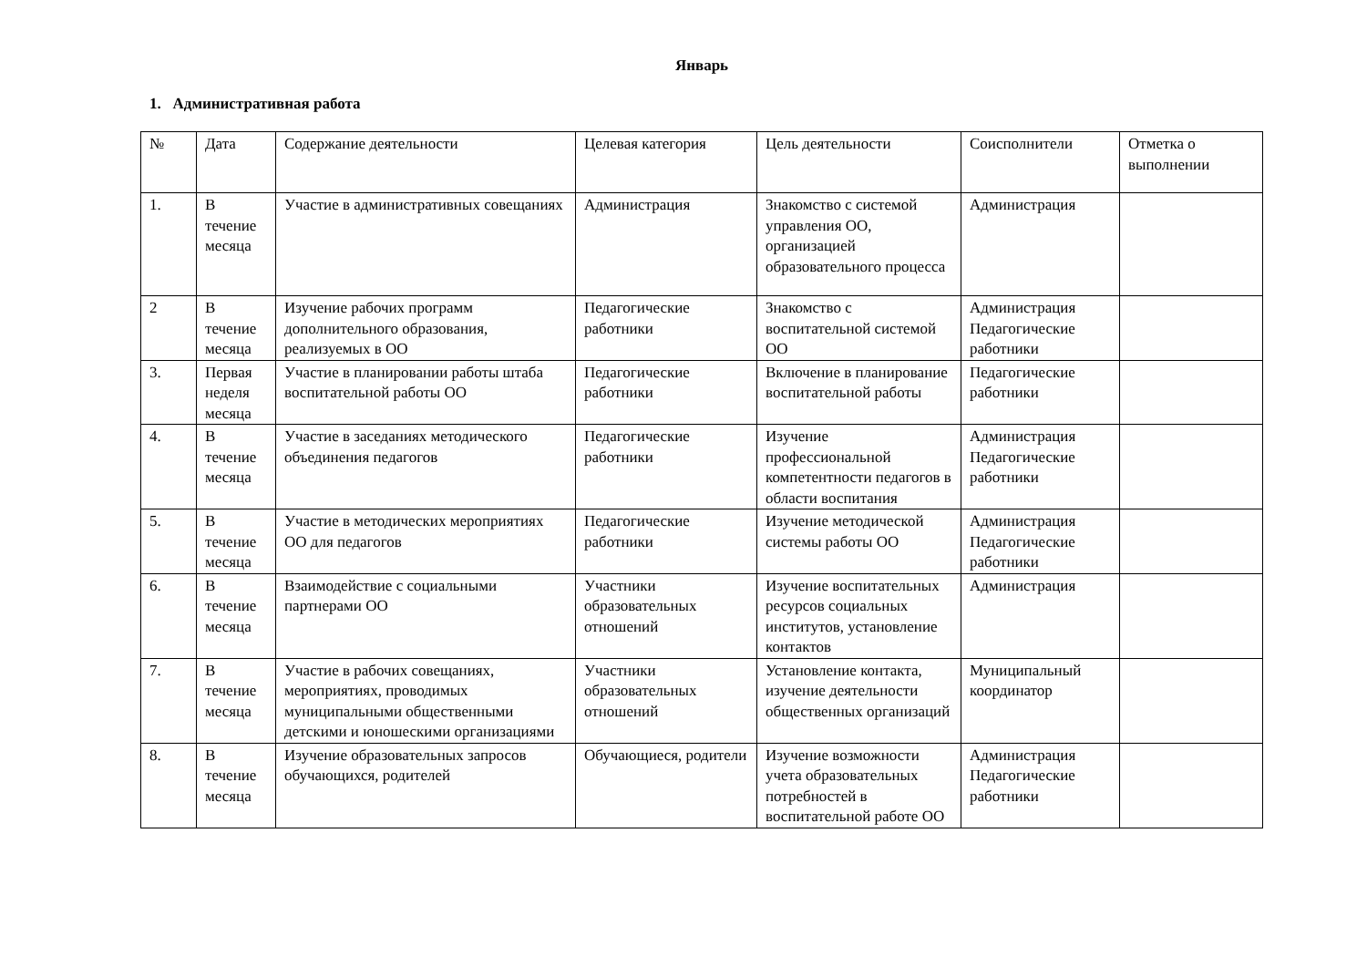Январь
1. Административная работа
| № | Дата | Содержание деятельности | Целевая категория | Цель деятельности | Соисполнители | Отметка о выполнении |
| --- | --- | --- | --- | --- | --- | --- |
| 1. | В течение месяца | Участие в административных совещаниях | Администрация | Знакомство с системой управления ОО, организацией образовательного процесса | Администрация | |
| 2 | В течение месяца | Изучение рабочих программ дополнительного образования, реализуемых в ОО | Педагогические работники | Знакомство с воспитательной системой ОО | Администрация Педагогические работники | |
| 3. | Первая неделя месяца | Участие в планировании работы штаба воспитательной работы ОО | Педагогические работники | Включение в планирование воспитательной работы | Педагогические работники | |
| 4. | В течение месяца | Участие в заседаниях методического объединения педагогов | Педагогические работники | Изучение профессиональной компетентности педагогов в области воспитания | Администрация Педагогические работники | |
| 5. | В течение месяца | Участие в методических мероприятиях ОО для педагогов | Педагогические работники | Изучение методической системы работы ОО | Администрация Педагогические работники | |
| 6. | В течение месяца | Взаимодействие с социальными партнерами ОО | Участники образовательных отношений | Изучение воспитательных ресурсов социальных институтов, установление контактов | Администрация | |
| 7. | В течение месяца | Участие в рабочих совещаниях, мероприятиях, проводимых муниципальными общественными детскими и юношескими организациями | Участники образовательных отношений | Установление контакта, изучение деятельности общественных организаций | Муниципальный координатор | |
| 8. | В течение месяца | Изучение образовательных запросов обучающихся, родителей | Обучающиеся, родители | Изучение возможности учета образовательных потребностей в воспитательной работе ОО | Администрация Педагогические работники | |